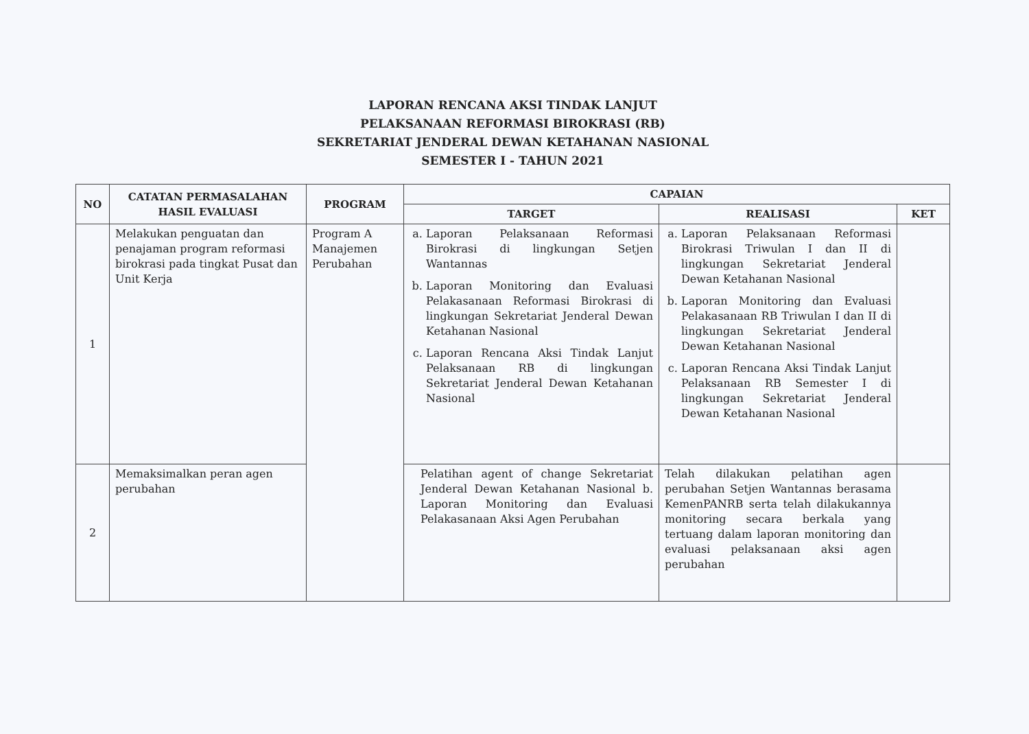LAPORAN RENCANA AKSI TINDAK LANJUT
PELAKSANAAN REFORMASI BIROKRASI (RB)
SEKRETARIAT JENDERAL DEWAN KETAHANAN NASIONAL
SEMESTER I - TAHUN 2021
| NO | CATATAN PERMASALAHAN HASIL EVALUASI | PROGRAM | CAPAIAN | | |
| --- | --- | --- | --- | --- | --- |
| | | | TARGET | REALISASI | KET |
| 1 | Melakukan penguatan dan penajaman program reformasi birokrasi pada tingkat Pusat dan Unit Kerja | Program A Manajemen Perubahan | a. Laporan Pelaksanaan Reformasi Birokrasi di lingkungan Setjen Wantannas b. Laporan Monitoring dan Evaluasi Pelakasanaan Reformasi Birokrasi di lingkungan Sekretariat Jenderal Dewan Ketahanan Nasional c. Laporan Rencana Aksi Tindak Lanjut Pelaksanaan RB di lingkungan Sekretariat Jenderal Dewan Ketahanan Nasional | a. Laporan Pelaksanaan Reformasi Birokrasi Triwulan I dan II di lingkungan Sekretariat Jenderal Dewan Ketahanan Nasional b. Laporan Monitoring dan Evaluasi Pelakasanaan RB Triwulan I dan II di lingkungan Sekretariat Jenderal Dewan Ketahanan Nasional c. Laporan Rencana Aksi Tindak Lanjut Pelaksanaan RB Semester I di lingkungan Sekretariat Jenderal Dewan Ketahanan Nasional | |
| 2 | Memaksimalkan peran agen perubahan | | Pelatihan agent of change Sekretariat Jenderal Dewan Ketahanan Nasional b. Laporan Monitoring dan Evaluasi Pelakasanaan Aksi Agen Perubahan | Telah dilakukan pelatihan agen perubahan Setjen Wantannas berasama KemenPANRB serta telah dilakukannya monitoring secara berkala yang tertuang dalam laporan monitoring dan evaluasi pelaksanaan aksi agen perubahan | |